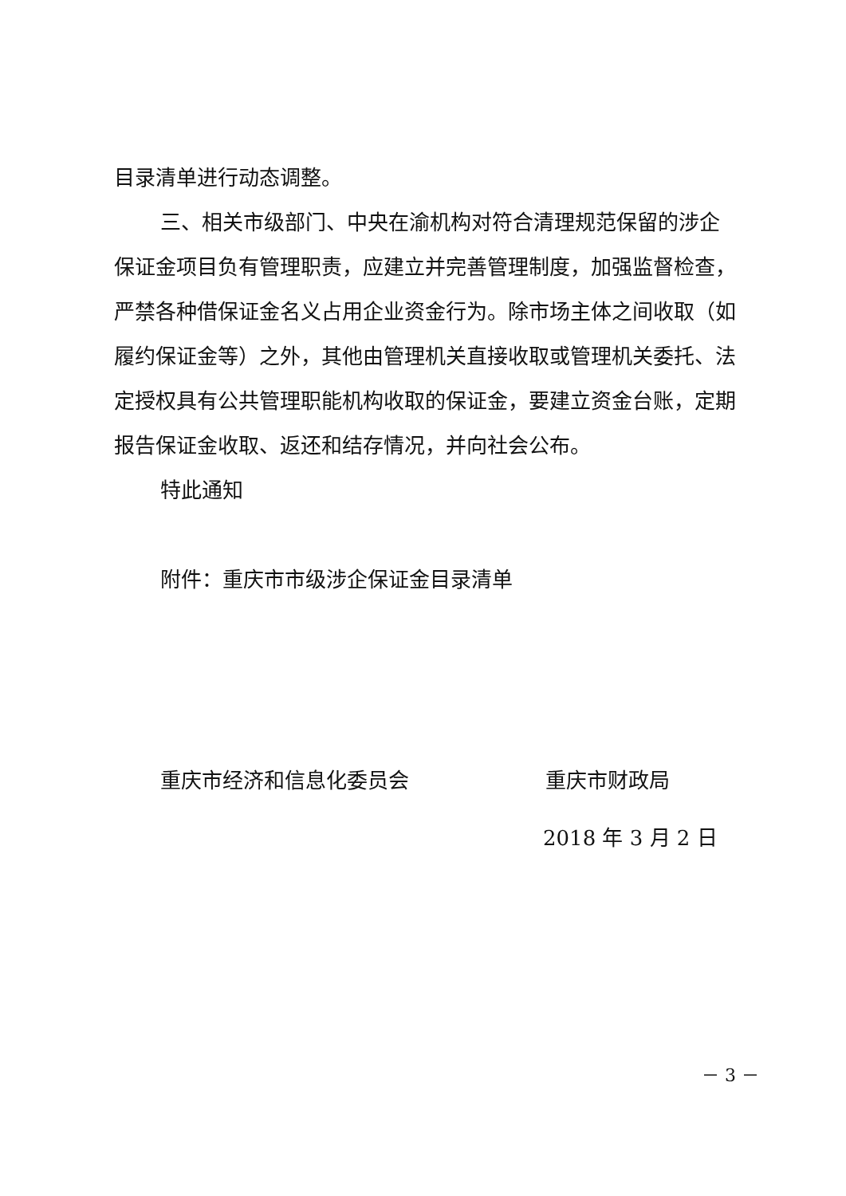目录清单进行动态调整。
三、相关市级部门、中央在渝机构对符合清理规范保留的涉企保证金项目负有管理职责，应建立并完善管理制度，加强监督检查，严禁各种借保证金名义占用企业资金行为。除市场主体之间收取（如履约保证金等）之外，其他由管理机关直接收取或管理机关委托、法定授权具有公共管理职能机构收取的保证金，要建立资金台账，定期报告保证金收取、返还和结存情况，并向社会公布。
特此通知
附件：重庆市市级涉企保证金目录清单
重庆市经济和信息化委员会 重庆市财政局
2018 年 3 月 2 日
－ 3 －